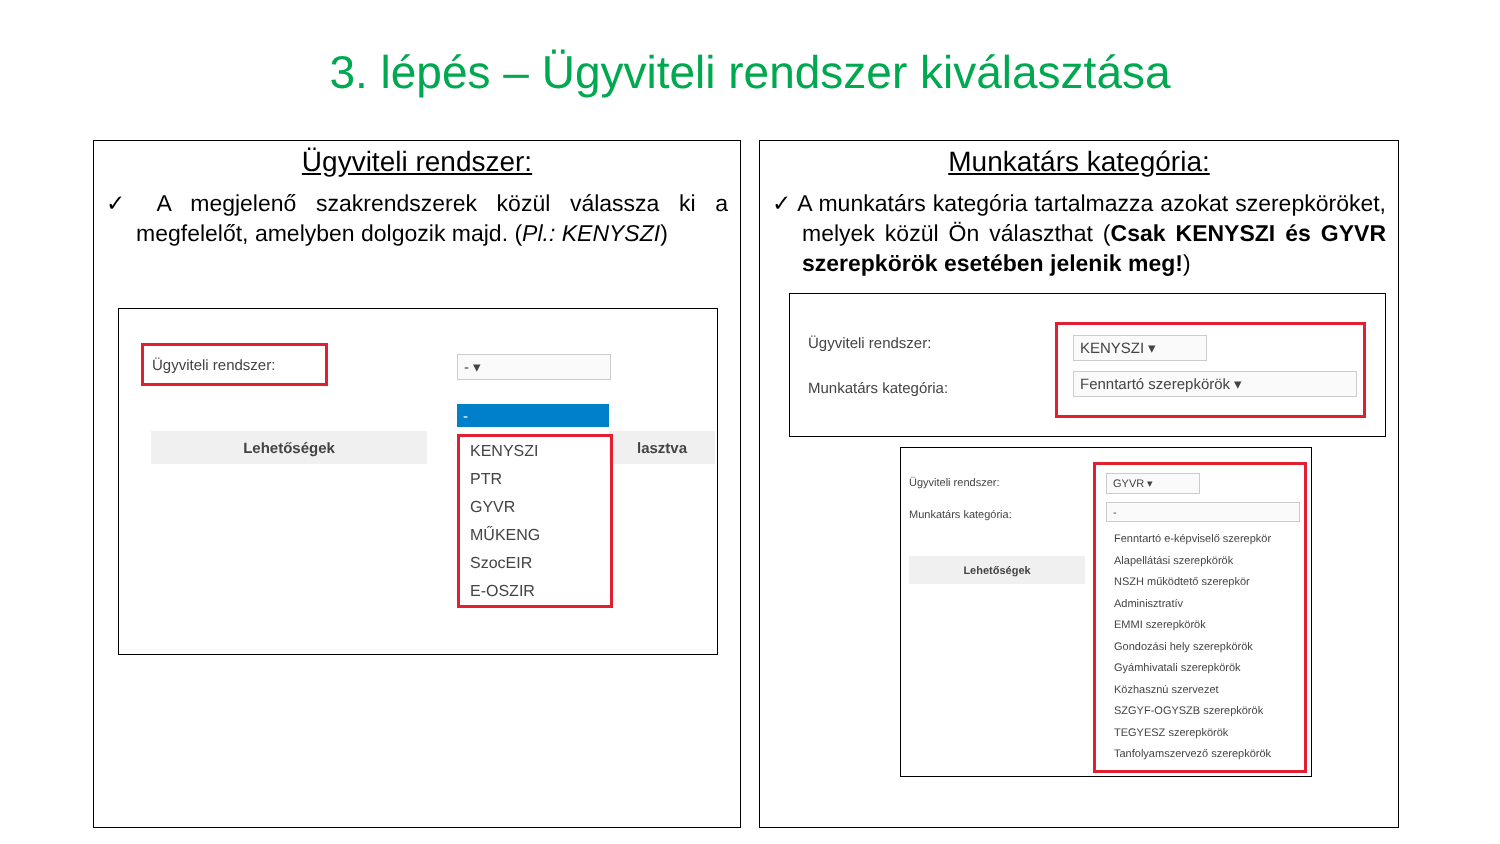3. lépés – Ügyviteli rendszer kiválasztása
Ügyviteli rendszer:
✓ A megjelenő szakrendszerek közül válassza ki a megfelelőt, amelyben dolgozik majd. (Pl.: KENYSZI)
Ügyviteli rendszer:
- ▾
Lehetőségek lasztva
-
KENYSZI
PTR
GYVR
MŰKENG
SzocEIR
E-OSZIR
Munkatárs kategória:
✓ A munkatárs kategória tartalmazza azokat szerepköröket, melyek közül Ön választhat (Csak KENYSZI és GYVR szerepkörök esetében jelenik meg!)
Ügyviteli rendszer:
Munkatárs kategória:
KENYSZI ▾
Fenntartó szerepkörök ▾
Ügyviteli rendszer:
Munkatárs kategória:
Lehetőségek
GYVR ▾
-
Fenntartó e-képviselő szerepkör
Alapellátási szerepkörök
NSZH működtető szerepkör
Adminisztratív
EMMI szerepkörök
Gondozási hely szerepkörök
Gyámhivatali szerepkörök
Közhasznú szervezet
SZGYF-OGYSZB szerepkörök
TEGYESZ szerepkörök
Tanfolyamszervező szerepkörök